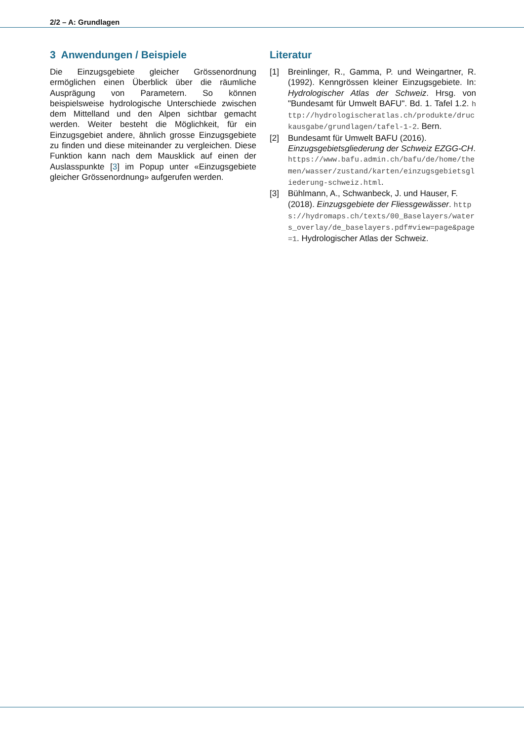2/2 – A: Grundlagen
3 Anwendungen / Beispiele
Die Einzugsgebiete gleicher Grössenordnung ermöglichen einen Überblick über die räumliche Ausprägung von Parametern. So können beispielsweise hydrologische Unterschiede zwischen dem Mittelland und den Alpen sichtbar gemacht werden. Weiter besteht die Möglichkeit, für ein Einzugsgebiet andere, ähnlich grosse Einzugsgebiete zu finden und diese miteinander zu vergleichen. Diese Funktion kann nach dem Mausklick auf einen der Auslasspunkte [3] im Popup unter «Einzugsgebiete gleicher Grössenordnung» aufgerufen werden.
Literatur
[1] Breinlinger, R., Gamma, P. und Weingartner, R. (1992). Kenngrössen kleiner Einzugsgebiete. In: Hydrologischer Atlas der Schweiz. Hrsg. von "Bundesamt für Umwelt BAFU". Bd. 1. Tafel 1.2. http://hydrologischeratlas.ch/produkte/druckausgabe/grundlagen/tafel-1-2. Bern.
[2] Bundesamt für Umwelt BAFU (2016). Einzugsgebietsgliederung der Schweiz EZGG-CH. https://www.bafu.admin.ch/bafu/de/home/themen/wasser/zustand/karten/einzugsgebietsgliederung-schweiz.html.
[3] Bühlmann, A., Schwanbeck, J. und Hauser, F. (2018). Einzugsgebiete der Fliessgewässer. https://hydromaps.ch/texts/00_Baselayers/waters_overlay/de_baselayers.pdf#view=page&page=1. Hydrologischer Atlas der Schweiz.